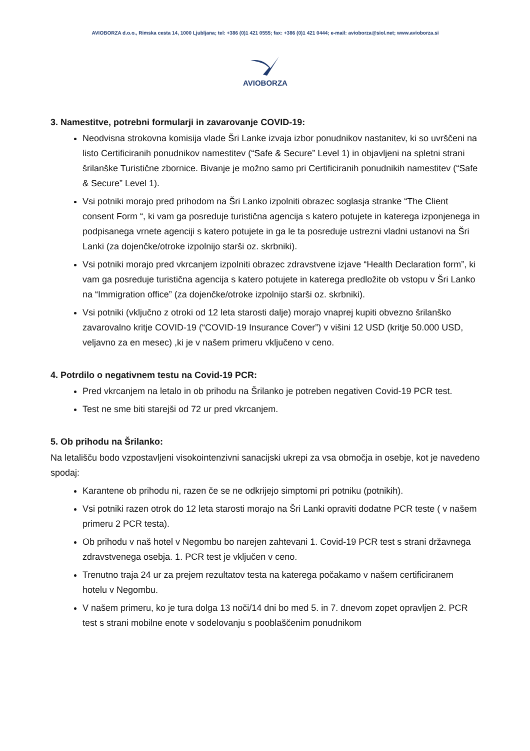AVIOBORZA d.o.o., Rimska cesta 14, 1000 Ljubljana; tel: +386 (0)1 421 0555; fax: +386 (0)1 421 0444; e-mail: avioborza@siol.net; www.avioborza.si
AVIOBORZA
3. Namestitve, potrebni formularji in zavarovanje COVID-19:
Neodvisna strokovna komisija vlade Šri Lanke izvaja izbor ponudnikov nastanitev, ki so uvrščeni na listo Certificiranih ponudnikov namestitev (“Safe & Secure” Level 1) in objavljeni na spletni strani šrilanške Turistične zbornice. Bivanje je možno samo pri Certificiranih ponudnikih namestitev (“Safe & Secure” Level 1).
Vsi potniki morajo pred prihodom na Šri Lanko izpolniti obrazec soglasja stranke “The Client consent Form “, ki vam ga posreduje turistična agencija s katero potujete in katerega izponjenega in podpisanega vrnete agenciji s katero potujete in ga le ta posreduje ustrezni vladni ustanovi na Šri Lanki (za dojenčke/otroke izpolnijo starši oz. skrbniki).
Vsi potniki morajo pred vkrcanjem izpolniti obrazec zdravstvene izjave “Health Declaration form”, ki vam ga posreduje turistična agencija s katero potujete in katerega predložite ob vstopu v Šri Lanko na “Immigration office” (za dojenčke/otroke izpolnijo starši oz. skrbniki).
Vsi potniki (vključno z otroki od 12 leta starosti dalje) morajo vnaprej kupiti obvezno šrilanško zavarovalno kritje COVID-19 (“COVID-19 Insurance Cover”) v višini 12 USD (kritje 50.000 USD, veljavno za en mesec) ,ki je v našem primeru vključeno v ceno.
4. Potrdilo o negativnem testu na Covid-19 PCR:
Pred vkrcanjem na letalo in ob prihodu na Šrilanko je potreben negativen Covid-19 PCR test.
Test ne sme biti starejši od 72 ur pred vkrcanjem.
5. Ob prihodu na Šrilanko:
Na letališču bodo vzpostavljeni visokointenzivni sanacijski ukrepi za vsa območja in osebje, kot je navedeno spodaj:
Karantene ob prihodu ni, razen če se ne odkrijejo simptomi pri potniku (potnikih).
Vsi potniki razen otrok do 12 leta starosti morajo na Šri Lanki opraviti dodatne PCR teste ( v našem primeru 2 PCR testa).
Ob prihodu v naš hotel v Negombu bo narejen zahtevani 1. Covid-19 PCR test s strani državnega zdravstvenega osebja. 1. PCR test je vključen v ceno.
Trenutno traja 24 ur za prejem rezultatov testa na katerega počakamo v našem certificiranem hotelu v Negombu.
V našem primeru, ko je tura dolga 13 noči/14 dni bo med 5. in 7. dnevom zopet opravljen 2. PCR test s strani mobilne enote v sodelovanju s pooblaščenim ponudnikom